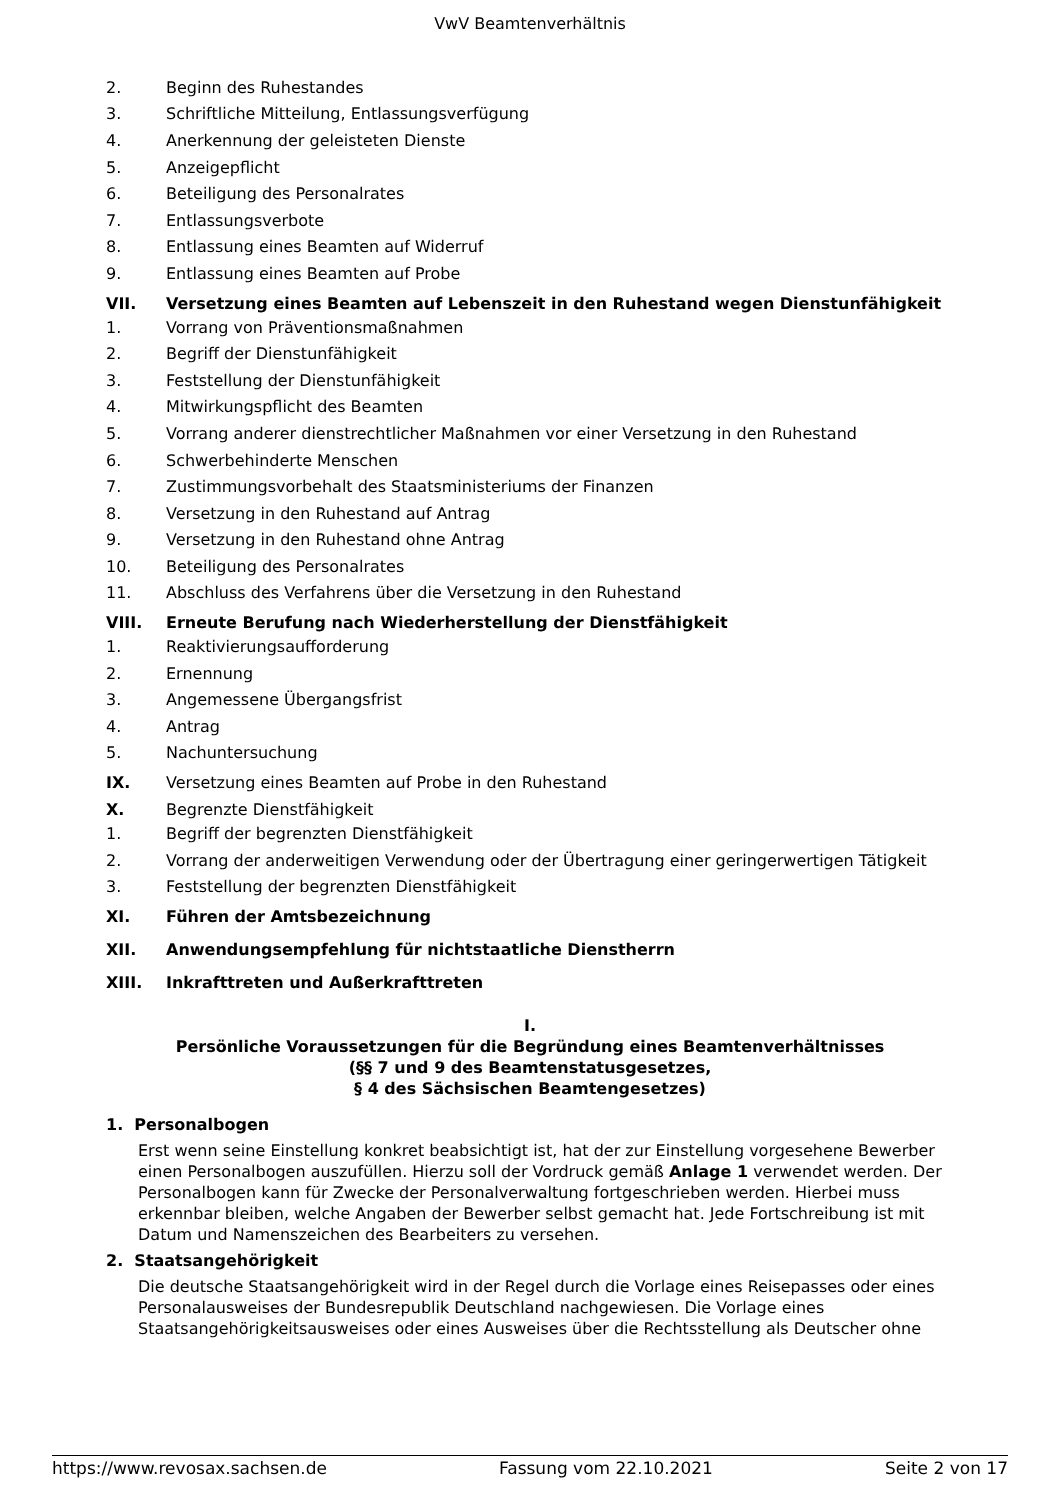VwV Beamtenverhältnis
2. Beginn des Ruhestandes
3. Schriftliche Mitteilung, Entlassungsverfügung
4. Anerkennung der geleisteten Dienste
5. Anzeigepflicht
6. Beteiligung des Personalrates
7. Entlassungsverbote
8. Entlassung eines Beamten auf Widerruf
9. Entlassung eines Beamten auf Probe
VII. Versetzung eines Beamten auf Lebenszeit in den Ruhestand wegen Dienstunfähigkeit
1. Vorrang von Präventionsmaßnahmen
2. Begriff der Dienstunfähigkeit
3. Feststellung der Dienstunfähigkeit
4. Mitwirkungspflicht des Beamten
5. Vorrang anderer dienstrechtlicher Maßnahmen vor einer Versetzung in den Ruhestand
6. Schwerbehinderte Menschen
7. Zustimmungsvorbehalt des Staatsministeriums der Finanzen
8. Versetzung in den Ruhestand auf Antrag
9. Versetzung in den Ruhestand ohne Antrag
10. Beteiligung des Personalrates
11. Abschluss des Verfahrens über die Versetzung in den Ruhestand
VIII. Erneute Berufung nach Wiederherstellung der Dienstfähigkeit
1. Reaktivierungsaufforderung
2. Ernennung
3. Angemessene Übergangsfrist
4. Antrag
5. Nachuntersuchung
IX. Versetzung eines Beamten auf Probe in den Ruhestand
X. Begrenzte Dienstfähigkeit
1. Begriff der begrenzten Dienstfähigkeit
2. Vorrang der anderweitigen Verwendung oder der Übertragung einer geringerwertigen Tätigkeit
3. Feststellung der begrenzten Dienstfähigkeit
XI. Führen der Amtsbezeichnung
XII. Anwendungsempfehlung für nichtstaatliche Dienstherrn
XIII. Inkrafttreten und Außerkrafttreten
I.
Persönliche Voraussetzungen für die Begründung eines Beamtenverhältnisses
(§§ 7 und 9 des Beamtenstatusgesetzes,
§ 4 des Sächsischen Beamtengesetzes)
1. Personalbogen
Erst wenn seine Einstellung konkret beabsichtigt ist, hat der zur Einstellung vorgesehene Bewerber einen Personalbogen auszufüllen. Hierzu soll der Vordruck gemäß Anlage 1 verwendet werden. Der Personalbogen kann für Zwecke der Personalverwaltung fortgeschrieben werden. Hierbei muss erkennbar bleiben, welche Angaben der Bewerber selbst gemacht hat. Jede Fortschreibung ist mit Datum und Namenszeichen des Bearbeiters zu versehen.
2. Staatsangehörigkeit
Die deutsche Staatsangehörigkeit wird in der Regel durch die Vorlage eines Reisepasses oder eines Personalausweises der Bundesrepublik Deutschland nachgewiesen. Die Vorlage eines Staatsangehörigkeitsausweises oder eines Ausweises über die Rechtsstellung als Deutscher ohne
https://www.revosax.sachsen.de Fassung vom 22.10.2021 Seite 2 von 17